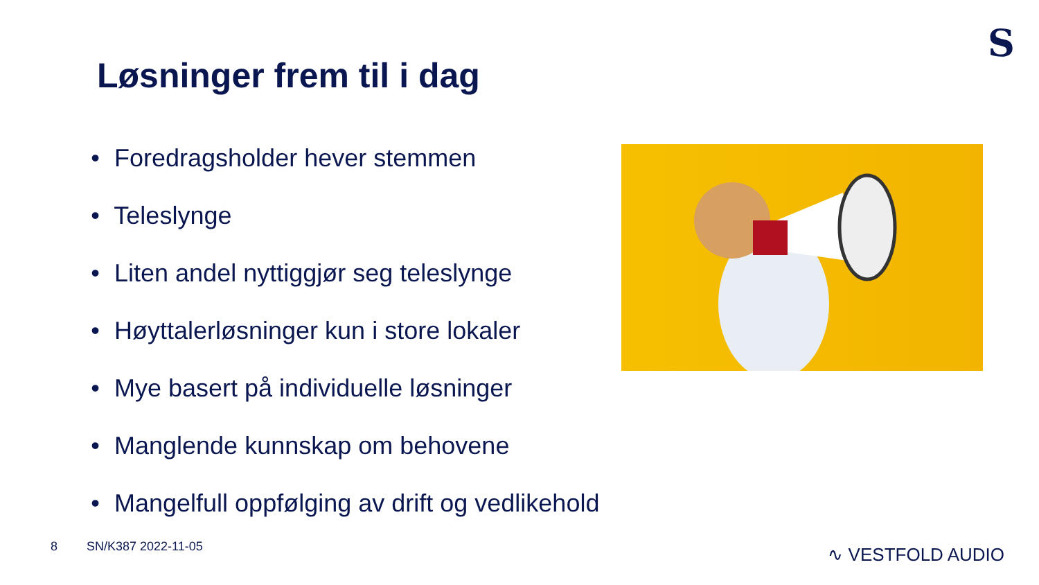S
Løsninger frem til i dag
• Foredragsholder hever stemmen
• Teleslynge
• Liten andel nyttiggjør seg teleslynge
• Høyttalerløsninger kun i store lokaler
• Mye basert på individuelle løsninger
• Manglende kunnskap om behovene
• Mangelfull oppfølging av drift og vedlikehold
8 SN/K387 2022-11-05 ∿ VESTFOLD AUDIO